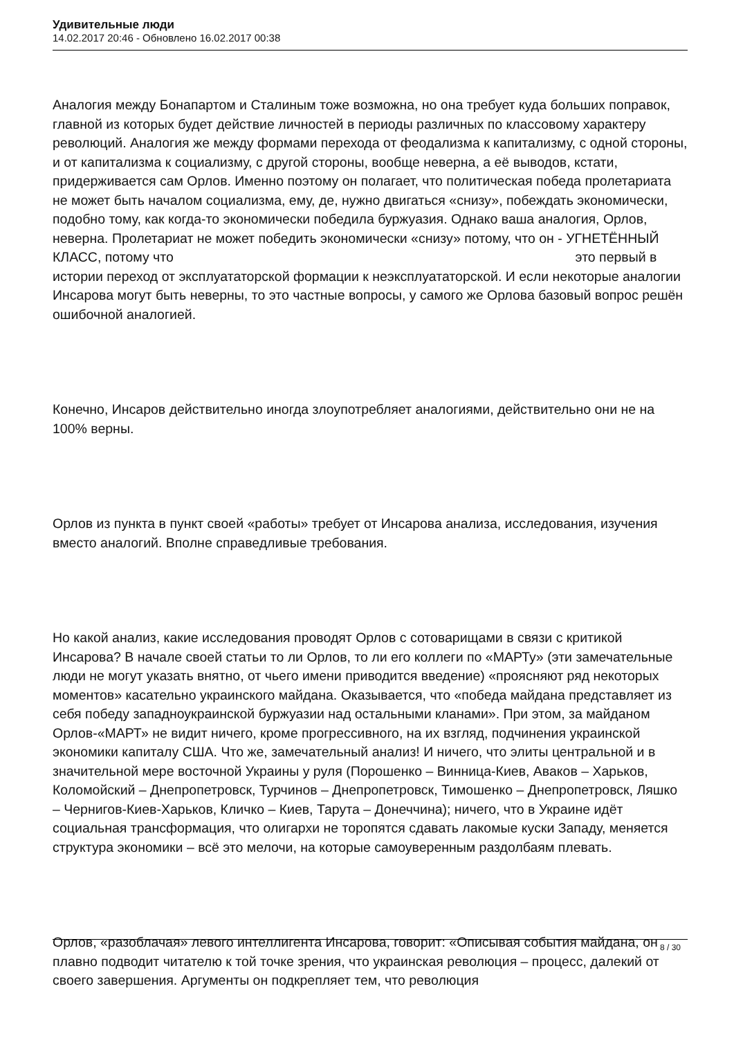Удивительные люди
14.02.2017 20:46 - Обновлено 16.02.2017 00:38
Аналогия между Бонапартом и Сталиным тоже возможна, но она требует куда больших поправок, главной из которых будет действие личностей в периоды различных по классовому характеру революций. Аналогия же между формами перехода от феодализма к капитализму, с одной стороны, и от капитализма к социализму, с другой стороны, вообще неверна, а её выводов, кстати, придерживается сам Орлов. Именно поэтому он полагает, что политическая победа пролетариата не может быть началом социализма, ему, де, нужно двигаться «снизу», побеждать экономически, подобно тому, как когда-то экономически победила буржуазия. Однако ваша аналогия, Орлов, неверна. Пролетариат не может победить экономически «снизу» потому, что он - УГНЕТЁННЫЙ КЛАСС, потому что это первый в истории переход от эксплуататорской формации к неэксплуататорской. И если некоторые аналогии Инсарова могут быть неверны, то это частные вопросы, у самого же Орлова базовый вопрос решён ошибочной аналогией.
Конечно, Инсаров действительно иногда злоупотребляет аналогиями, действительно они не на 100% верны.
Орлов из пункта в пункт своей «работы» требует от Инсарова анализа, исследования, изучения вместо аналогий. Вполне справедливые требования.
Но какой анализ, какие исследования проводят Орлов с сотоварищами в связи с критикой Инсарова? В начале своей статьи то ли Орлов, то ли его коллеги по «МАРТу» (эти замечательные люди не могут указать внятно, от чьего имени приводится введение) «проясняют ряд некоторых моментов» касательно украинского майдана. Оказывается, что «победа майдана представляет из себя победу западноукраинской буржуазии над остальными кланами». При этом, за майданом Орлов-«МАРТ» не видит ничего, кроме прогрессивного, на их взгляд, подчинения украинской экономики капиталу США. Что же, замечательный анализ! И ничего, что элиты центральной и в значительной мере восточной Украины у руля (Порошенко – Винница-Киев, Аваков – Харьков, Коломойский – Днепропетровск, Турчинов – Днепропетровск, Тимошенко – Днепропетровск, Ляшко – Чернигов-Киев-Харьков, Кличко – Киев, Тарута – Донеччина); ничего, что в Украине идёт социальная трансформация, что олигархи не торопятся сдавать лакомые куски Западу, меняется структура экономики – всё это мелочи, на которые самоуверенным раздолбаям плевать.
Орлов, «разоблачая» левого интеллигента Инсарова, говорит: «Описывая события майдана, он плавно подводит читателю к той точке зрения, что украинская революция – процесс, далекий от своего завершения. Аргументы он подкрепляет тем, что революция
8 / 30